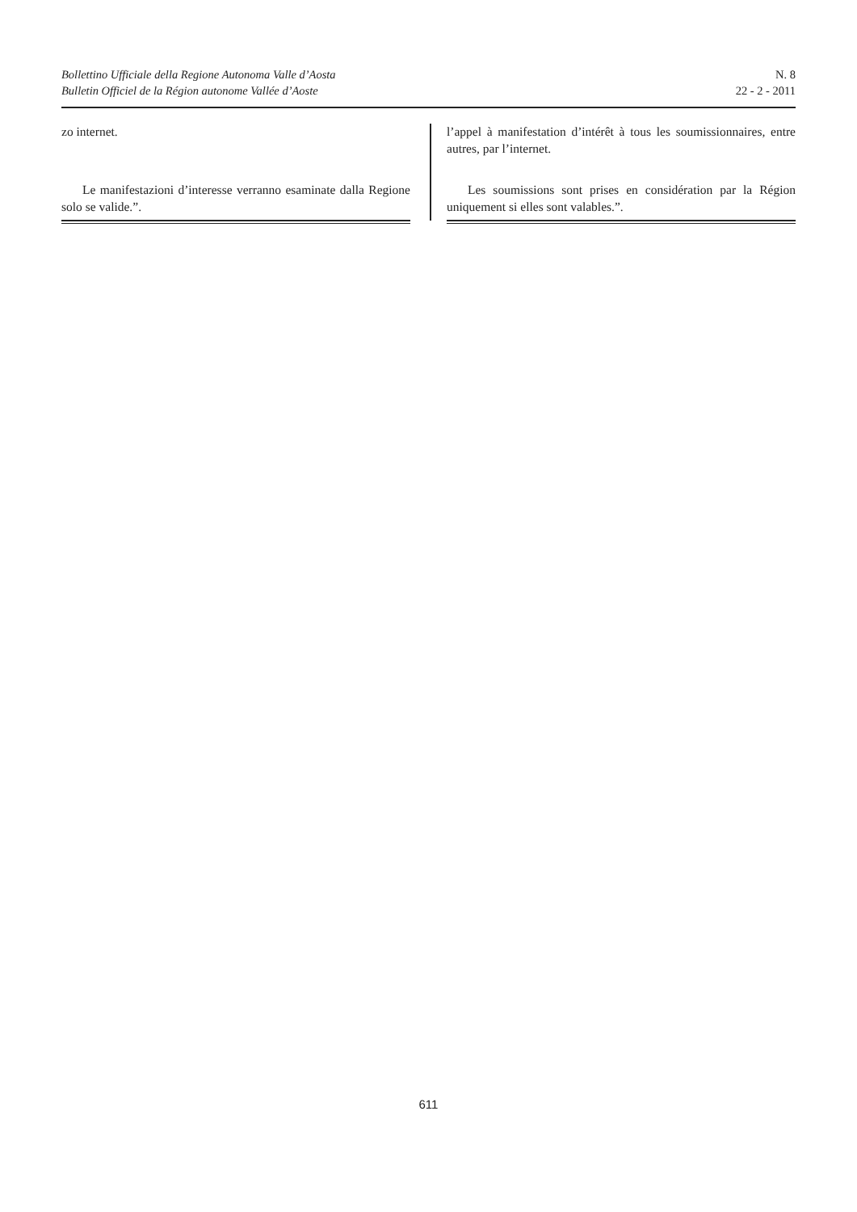Bollettino Ufficiale della Regione Autonoma Valle d’Aosta
Bulletin Officiel de la Région autonome Vallée d’Aoste
N. 8
22 - 2 - 2011
zo internet.
Le manifestazioni d’interesse verranno esaminate dalla Regione solo se valide.”.
l’appel à manifestation d’intérêt à tous les soumissionnaires, entre autres, par l’internet.
Les soumissions sont prises en considération par la Région uniquement si elles sont valables.”.
611